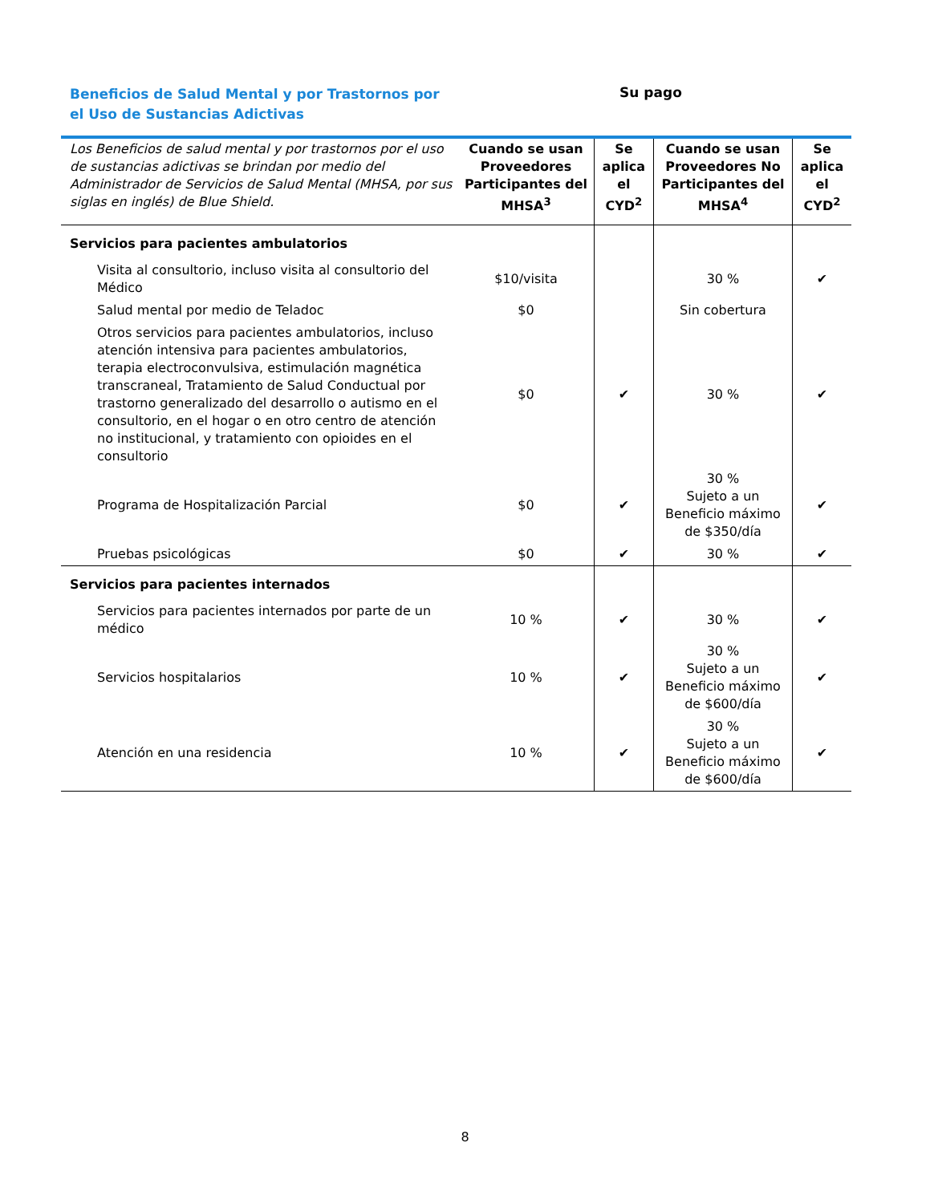Beneficios de Salud Mental y por Trastornos por el Uso de Sustancias Adictivas
Su pago
| Los Beneficios de salud mental y por trastornos por el uso de sustancias adictivas se brindan por medio del Administrador de Servicios de Salud Mental (MHSA, por sus siglas en inglés) de Blue Shield. | Cuando se usan Proveedores Participantes del MHSA<sup>3</sup> | Se aplica el CYD<sup>2</sup> | Cuando se usan Proveedores No Participantes del MHSA<sup>4</sup> | Se aplica el CYD<sup>2</sup> |
| --- | --- | --- | --- | --- |
| Servicios para pacientes ambulatorios | | | | |
| Visita al consultorio, incluso visita al consultorio del Médico | $10/visita | | 30 % | ✔ |
| Salud mental por medio de Teladoc | $0 | | Sin cobertura | |
| Otros servicios para pacientes ambulatorios, incluso atención intensiva para pacientes ambulatorios, terapia electroconvulsiva, estimulación magnética transcraneal, Tratamiento de Salud Conductual por trastorno generalizado del desarrollo o autismo en el consultorio, en el hogar o en otro centro de atención no institucional, y tratamiento con opioides en el consultorio | $0 | ✔ | 30 % | ✔ |
| Programa de Hospitalización Parcial | $0 | ✔ | 30 % Sujeto a un Beneficio máximo de $350/día | ✔ |
| Pruebas psicológicas | $0 | ✔ | 30 % | ✔ |
| Servicios para pacientes internados | | | | |
| Servicios para pacientes internados por parte de un médico | 10 % | ✔ | 30 % | ✔ |
| Servicios hospitalarios | 10 % | ✔ | 30 % Sujeto a un Beneficio máximo de $600/día | ✔ |
| Atención en una residencia | 10 % | ✔ | 30 % Sujeto a un Beneficio máximo de $600/día | ✔ |
8